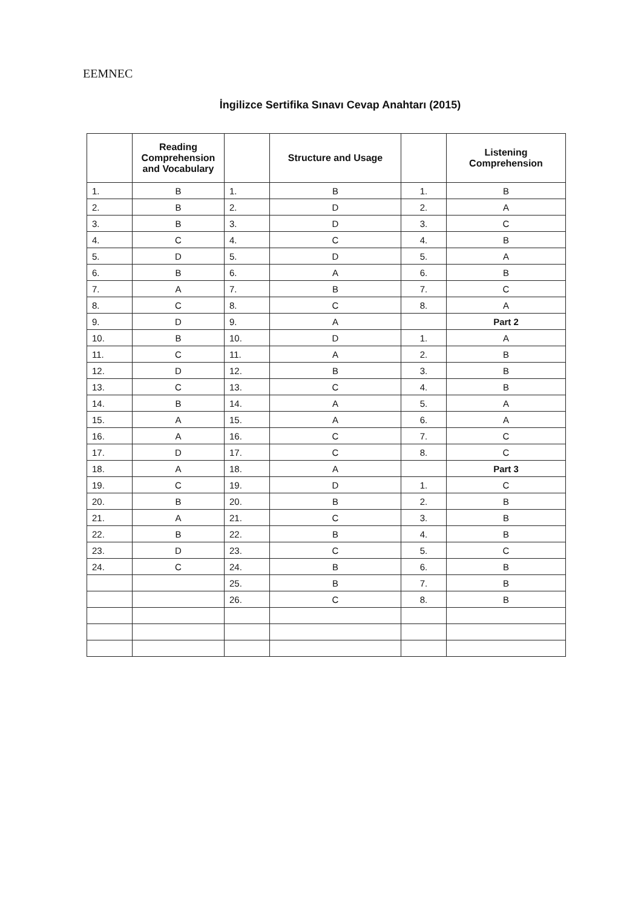EEMNEC
İngilizce Sertifika Sınavı Cevap Anahtarı (2015)
| | Reading Comprehension and Vocabulary | | Structure and Usage | | Listening Comprehension |
| --- | --- | --- | --- | --- | --- |
| 1. | B | 1. | B | 1. | B |
| 2. | B | 2. | D | 2. | A |
| 3. | B | 3. | D | 3. | C |
| 4. | C | 4. | C | 4. | B |
| 5. | D | 5. | D | 5. | A |
| 6. | B | 6. | A | 6. | B |
| 7. | A | 7. | B | 7. | C |
| 8. | C | 8. | C | 8. | A |
| 9. | D | 9. | A | | Part 2 |
| 10. | B | 10. | D | 1. | A |
| 11. | C | 11. | A | 2. | B |
| 12. | D | 12. | B | 3. | B |
| 13. | C | 13. | C | 4. | B |
| 14. | B | 14. | A | 5. | A |
| 15. | A | 15. | A | 6. | A |
| 16. | A | 16. | C | 7. | C |
| 17. | D | 17. | C | 8. | C |
| 18. | A | 18. | A | | Part 3 |
| 19. | C | 19. | D | 1. | C |
| 20. | B | 20. | B | 2. | B |
| 21. | A | 21. | C | 3. | B |
| 22. | B | 22. | B | 4. | B |
| 23. | D | 23. | C | 5. | C |
| 24. | C | 24. | B | 6. | B |
| | | 25. | B | 7. | B |
| | | 26. | C | 8. | B |